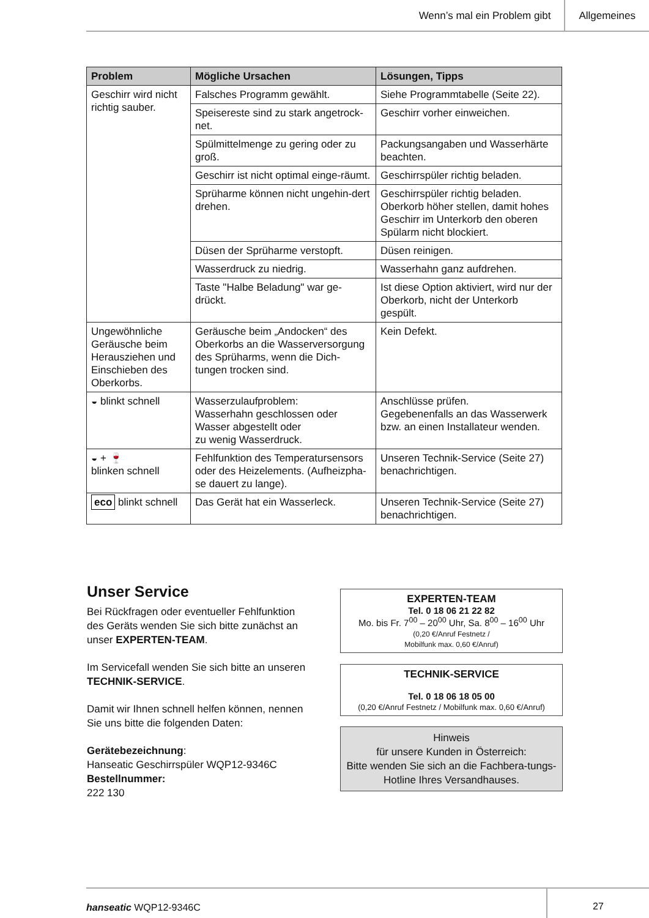Wenn’s mal ein Problem gibt Allgemeines
| Problem | Mögliche Ursachen | Lösungen, Tipps |
| --- | --- | --- |
| Geschirr wird nicht richtig sauber. | Falsches Programm gewählt. | Siehe Programmtabelle (Seite 22). |
| | Speisereste sind zu stark angetrock-net. | Geschirr vorher einweichen. |
| | Spülmittelmenge zu gering oder zu groß. | Packungsangaben und Wasserhärte beachten. |
| | Geschirr ist nicht optimal einge-räumt. | Geschirrspüler richtig beladen. |
| | Sprüharme können nicht ungehin-dert drehen. | Geschirrspüler richtig beladen. Oberkorb höher stellen, damit hohes Geschirr im Unterkorb den oberen Spülarm nicht blockiert. |
| | Düsen der Sprüharme verstopft. | Düsen reinigen. |
| | Wasserdruck zu niedrig. | Wasserhahn ganz aufdrehen. |
| | Taste "Halbe Beladung" war ge-drückt. | Ist diese Option aktiviert, wird nur der Oberkorb, nicht der Unterkorb gespült. |
| Ungewöhnliche Geräusche beim Herausziehen und Einschieben des Oberkorbs. | Geräusche beim „Andocken“ des Oberkorbs an die Wasserversorgung des Sprüharms, wenn die Dich-tungen trocken sind. | Kein Defekt. |
| ◒ blinkt schnell | Wasserzulaufproblem: Wasserhahn geschlossen oder Wasser abgestellt oder zu wenig Wasserdruck. | Anschlüsse prüfen. Gegebenenfalls an das Wasserwerk bzw. an einen Installateur wenden. |
| ◒ + 🍷 blinken schnell | Fehlfunktion des Temperatursensors oder des Heizelements. (Aufheizpha-se dauert zu lange). | Unseren Technik-Service (Seite 27) benachrichtigen. |
| eco blinkt schnell | Das Gerät hat ein Wasserleck. | Unseren Technik-Service (Seite 27) benachrichtigen. |
Unser Service
Bei Rückfragen oder eventueller Fehlfunktion des Geräts wenden Sie sich bitte zunächst an unser EXPERTEN-TEAM.
Im Servicefall wenden Sie sich bitte an unseren TECHNIK-SERVICE.
Damit wir Ihnen schnell helfen können, nennen Sie uns bitte die folgenden Daten:
Gerätebezeichnung:
Hanseatic Geschirrspüler WQP12-9346C
Bestellnummer:
222 130
EXPERTEN-TEAM
Tel. 0 18 06 21 22 82
Mo. bis Fr. 7<sup>00</sup> – 20<sup>00</sup> Uhr, Sa. 8<sup>00</sup> – 16<sup>00</sup> Uhr
(0,20 €/Anruf Festnetz /
Mobilfunk max. 0,60 €/Anruf)
TECHNIK-SERVICE
Tel. 0 18 06 18 05 00
(0,20 €/Anruf Festnetz / Mobilfunk max. 0,60 €/Anruf)
Hinweis
für unsere Kunden in Österreich:
Bitte wenden Sie sich an die Fachbera-tungs-Hotline Ihres Versandhauses.
hanseatic WQP12-9346C 27